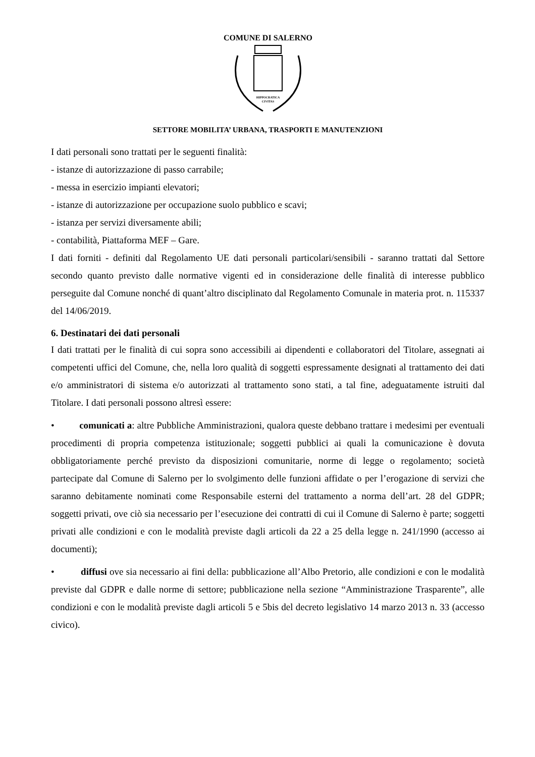COMUNE DI SALERNO
HIPPOCRATICA
CIVITAS
SETTORE MOBILITA’ URBANA, TRASPORTI E MANUTENZIONI
I dati personali sono trattati per le seguenti finalità:
- istanze di autorizzazione di passo carrabile;
- messa in esercizio impianti elevatori;
- istanze di autorizzazione per occupazione suolo pubblico e scavi;
- istanza per servizi diversamente abili;
- contabilità, Piattaforma MEF – Gare.
I dati forniti - definiti dal Regolamento UE dati personali particolari/sensibili - saranno trattati dal Settore secondo quanto previsto dalle normative vigenti ed in considerazione delle finalità di interesse pubblico perseguite dal Comune nonché di quant’altro disciplinato dal Regolamento Comunale in materia prot. n. 115337 del 14/06/2019.
6. Destinatari dei dati personali
I dati trattati per le finalità di cui sopra sono accessibili ai dipendenti e collaboratori del Titolare, assegnati ai competenti uffici del Comune, che, nella loro qualità di soggetti espressamente designati al trattamento dei dati e/o amministratori di sistema e/o autorizzati al trattamento sono stati, a tal fine, adeguatamente istruiti dal Titolare. I dati personali possono altresì essere:
• comunicati a: altre Pubbliche Amministrazioni, qualora queste debbano trattare i medesimi per eventuali procedimenti di propria competenza istituzionale; soggetti pubblici ai quali la comunicazione è dovuta obbligatoriamente perché previsto da disposizioni comunitarie, norme di legge o regolamento; società partecipate dal Comune di Salerno per lo svolgimento delle funzioni affidate o per l’erogazione di servizi che saranno debitamente nominati come Responsabile esterni del trattamento a norma dell’art. 28 del GDPR; soggetti privati, ove ciò sia necessario per l’esecuzione dei contratti di cui il Comune di Salerno è parte; soggetti privati alle condizioni e con le modalità previste dagli articoli da 22 a 25 della legge n. 241/1990 (accesso ai documenti);
• diffusi ove sia necessario ai fini della: pubblicazione all’Albo Pretorio, alle condizioni e con le modalità previste dal GDPR e dalle norme di settore; pubblicazione nella sezione “Amministrazione Trasparente”, alle condizioni e con le modalità previste dagli articoli 5 e 5bis del decreto legislativo 14 marzo 2013 n. 33 (accesso civico).